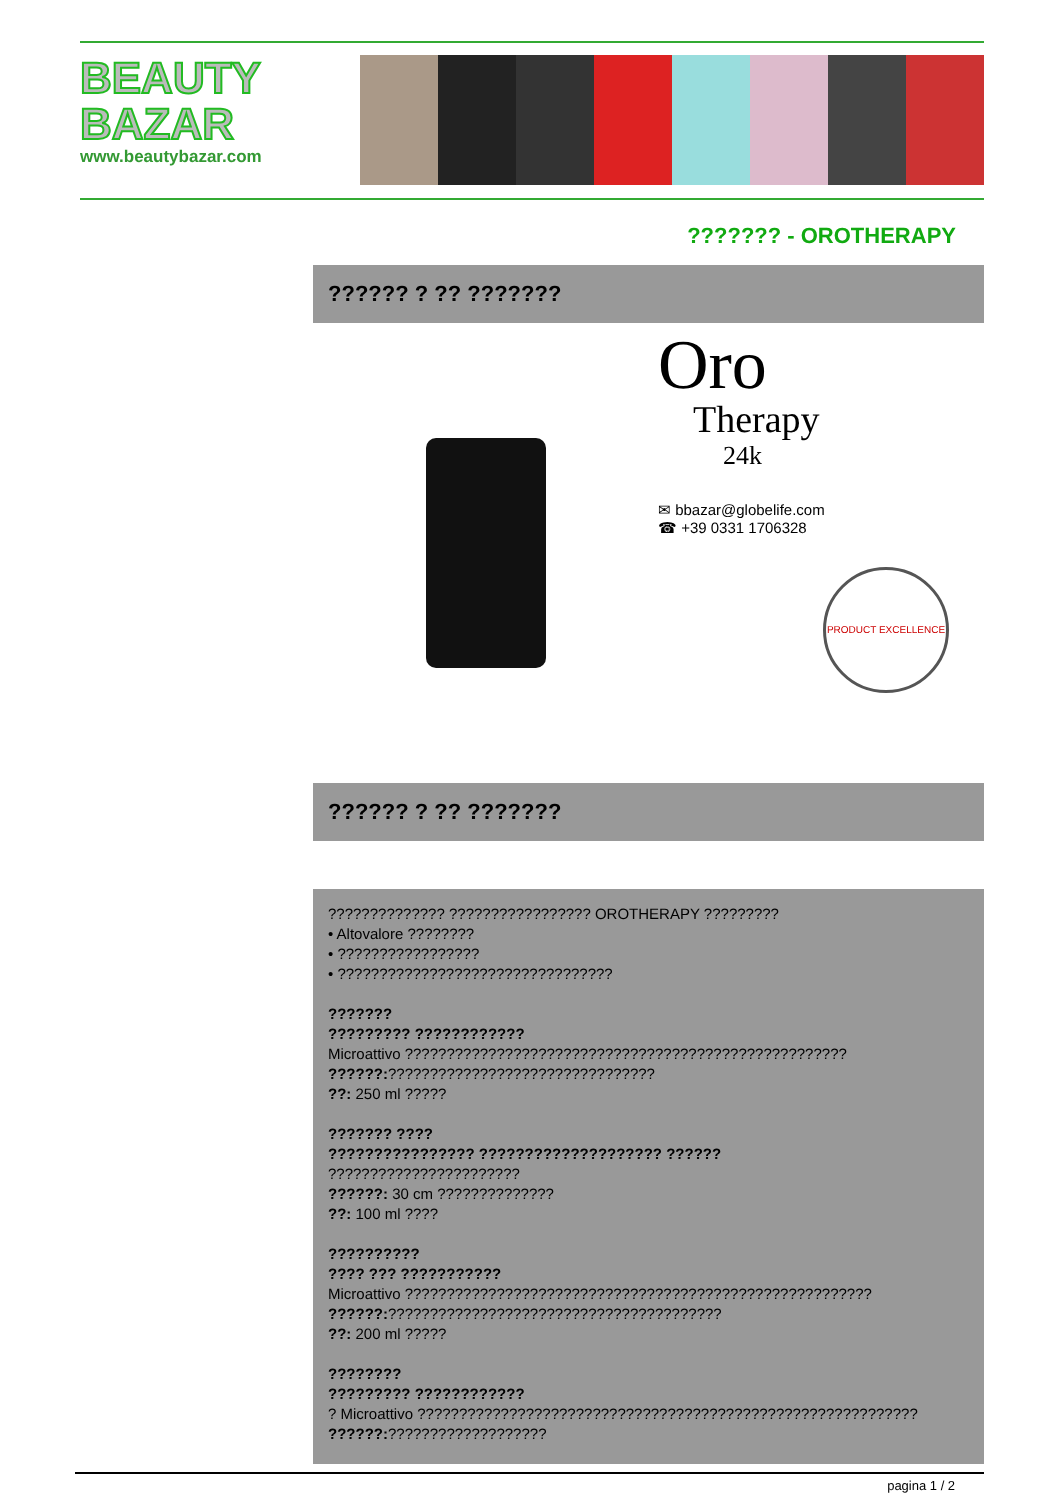BEAUTY
BAZAR
www.beautybazar.com
??????? - OROTHERAPY
?????? ? ?? ???????
Oro
Therapy
24k
✉ bbazar@globelife.com
☎ +39 0331 1706328
PRODUCT EXCELLENCE
?????? ? ?? ???????
?????????????? ????????????????? OROTHERAPY ?????????
• Altovalore ????????
• ?????????????????
• ?????????????????????????????????
???????
????????? ????????????
Microattivo ?????????????????????????????????????????????????????
??????:????????????????????????????????
??: 250 ml ?????
??????? ????
???????????????? ???????????????????? ??????
???????????????????????
??????: 30 cm ??????????????
??: 100 ml ????
??????????
???? ??? ???????????
Microattivo ????????????????????????????????????????????????????????
??????:????????????????????????????????????????
??: 200 ml ?????
????????
????????? ????????????
? Microattivo ????????????????????????????????????????????????????????????
??????:???????????????????
pagina 1 / 2